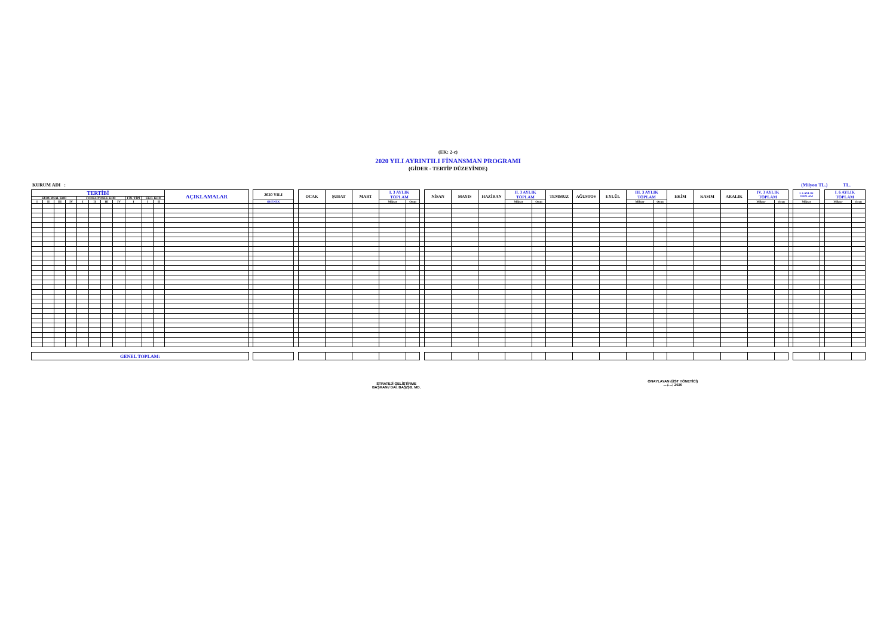(EK: 2-c)
2020 YILI AYRINTILI FİNANSMAN PROGRAMI
(GİDER - TERTİP DÜZEYİNDE)
KURUM ADI : (Milyon TL.) TL.
| TERTİBİ | | | | | | | | | | | AÇIKLAMALAR | | 2020 YILI | | OCAK | ŞUBAT | MART | I. 3 AYLIK TOPLAM | | | NİSAN | MAYIS | HAZİRAN | II. 3 AYLIK TOPLAM | | TEMMUZ | AĞUSTOS | EYLÜL | III. 3 AYLIK TOPLAM | | EKİM | KASIM | ARALIK | IV. 3 AYLIK TOPLAM | | | I. 6 AYLIK TOPLAM | | I. 6 AYLIK TOPLAM | |
| --- | --- | --- | --- | --- | --- | --- | --- | --- | --- | --- | --- | --- | --- | --- | --- | --- | --- | --- | --- | --- | --- | --- | --- | --- | --- | --- | --- | --- | --- | --- | --- | --- | --- | --- | --- | --- | --- | --- | --- | --- |
| KURUMSAL KOD | | | | FONKSİYONEL KOD | | | | FİN. TİPİ | EKO. KOD | | | | | | | | | | | | | | | | | | | | | | | | | | | | | | | |
| I | II | III | IV | I | II | III | IV | I | I | II | | | ÖDENEK | | | | | Miktar | Oran | | | | | Miktar | Oran | | | | Miktar | Oran | | | | Miktar | Oran | | Miktar | | Miktar | Oran |
| GENEL TOPLAM: | | | | | | | | | | | | | | | | | | | | | | | | | | | | | | | | | | | | | | | | |
STRATEJİ GELİŞTİRME
BAŞKANI/ DAİ. BAŞ/ŞB. MD.
ONAYLAYAN (ÜST YÖNETİCİ)
..../..../ 2020